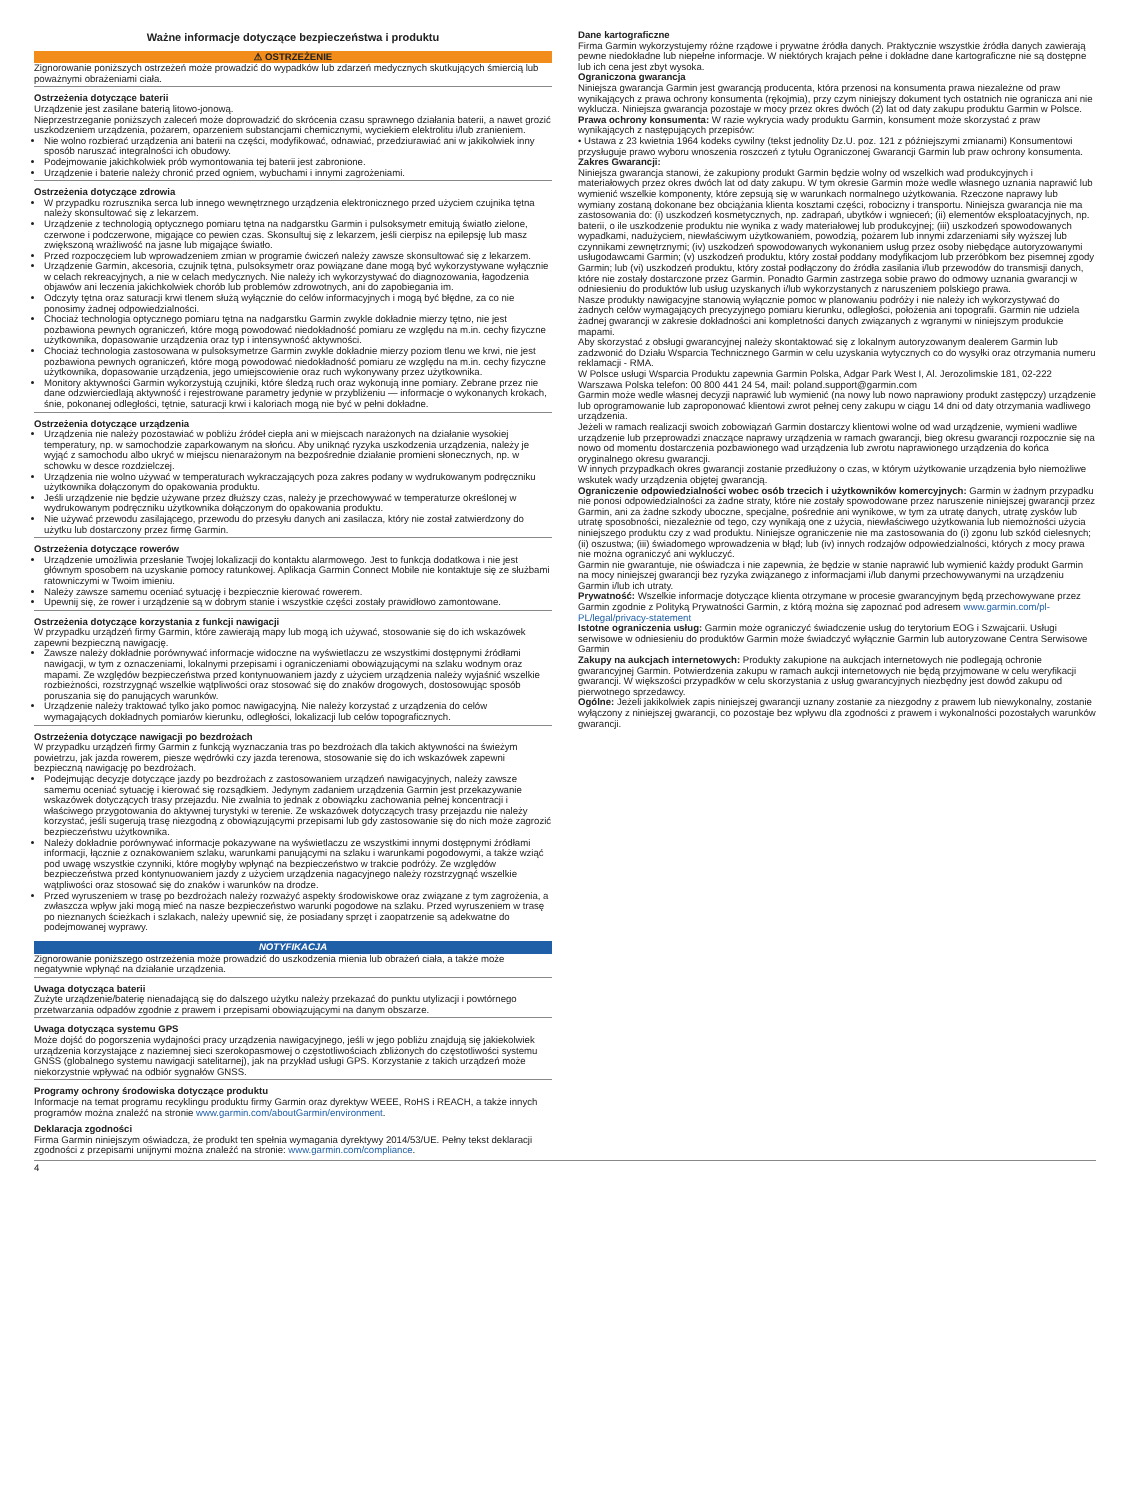Ważne informacje dotyczące bezpieczeństwa i produktu
⚠ OSTRZEŻENIE
Zignorowanie poniższych ostrzeżeń może prowadzić do wypadków lub zdarzeń medycznych skutkujących śmiercią lub poważnymi obrażeniami ciała.
Ostrzeżenia dotyczące baterii
Urządzenie jest zasilane baterią litowo-jonową.
Nieprzestrzeganie poniższych zaleceń może doprowadzić do skrócenia czasu sprawnego działania baterii, a nawet grozić uszkodzeniem urządzenia, pożarem, oparzeniem substancjami chemicznymi, wyciekiem elektrolitu i/lub zranieniem.
Nie wolno rozbierać urządzenia ani baterii na części, modyfikować, odnawiać, przedziurawiać ani w jakikolwiek inny sposób naruszać integralności ich obudowy.
Podejmowanie jakichkolwiek prób wymontowania tej baterii jest zabronione.
Urządzenie i baterie należy chronić przed ogniem, wybuchami i innymi zagrożeniami.
Ostrzeżenia dotyczące zdrowia
W przypadku rozrusznika serca lub innego wewnętrznego urządzenia elektronicznego przed użyciem czujnika tętna należy skonsultować się z lekarzem.
Urządzenie z technologią optycznego pomiaru tętna na nadgarstku Garmin i pulsoksymetr emitują światło zielone, czerwone i podczerwone, migające co pewien czas. Skonsultuj się z lekarzem, jeśli cierpisz na epilepsję lub masz zwiększoną wrażliwość na jasne lub migające światło.
Przed rozpoczęciem lub wprowadzeniem zmian w programie ćwiczeń należy zawsze skonsultować się z lekarzem.
Urządzenie Garmin, akcesoria, czujnik tętna, pulsoksymetr oraz powiązane dane mogą być wykorzystywane wyłącznie w celach rekreacyjnych, a nie w celach medycznych. Nie należy ich wykorzystywać do diagnozowania, łagodzenia objawów ani leczenia jakichkolwiek chorób lub problemów zdrowotnych, ani do zapobiegania im.
Odczyty tętna oraz saturacji krwi tlenem służą wyłącznie do celów informacyjnych i mogą być błędne, za co nie ponosimy żadnej odpowiedzialności.
Chociaż technologia optycznego pomiaru tętna na nadgarstku Garmin zwykle dokładnie mierzy tętno, nie jest pozbawiona pewnych ograniczeń, które mogą powodować niedokładność pomiaru ze względu na m.in. cechy fizyczne użytkownika, dopasowanie urządzenia oraz typ i intensywność aktywności.
Chociaż technologia zastosowana w pulsoksymetrze Garmin zwykle dokładnie mierzy poziom tlenu we krwi, nie jest pozbawiona pewnych ograniczeń, które mogą powodować niedokładność pomiaru ze względu na m.in. cechy fizyczne użytkownika, dopasowanie urządzenia, jego umiejscowienie oraz ruch wykonywany przez użytkownika.
Monitory aktywności Garmin wykorzystują czujniki, które śledzą ruch oraz wykonują inne pomiary. Zebrane przez nie dane odzwierciedlają aktywność i rejestrowane parametry jedynie w przybliżeniu — informacje o wykonanych krokach, śnie, pokonanej odległości, tętnie, saturacji krwi i kaloriach mogą nie być w pełni dokładne.
Ostrzeżenia dotyczące urządzenia
Urządzenia nie należy pozostawiać w pobliżu źródeł ciepła ani w miejscach narażonych na działanie wysokiej temperatury, np. w samochodzie zaparkowanym na słońcu. Aby uniknąć ryzyka uszkodzenia urządzenia, należy je wyjąć z samochodu albo ukryć w miejscu nienarażonym na bezpośrednie działanie promieni słonecznych, np. w schowku w desce rozdzielczej.
Urządzenia nie wolno używać w temperaturach wykraczających poza zakres podany w wydrukowanym podręczniku użytkownika dołączonym do opakowania produktu.
Jeśli urządzenie nie będzie używane przez dłuższy czas, należy je przechowywać w temperaturze określonej w wydrukowanym podręczniku użytkownika dołączonym do opakowania produktu.
Nie używać przewodu zasilającego, przewodu do przesyłu danych ani zasilacza, który nie został zatwierdzony do użytku lub dostarczony przez firmę Garmin.
Ostrzeżenia dotyczące rowerów
Urządzenie umożliwia przesłanie Twojej lokalizacji do kontaktu alarmowego. Jest to funkcja dodatkowa i nie jest głównym sposobem na uzyskanie pomocy ratunkowej. Aplikacja Garmin Connect Mobile nie kontaktuje się ze służbami ratowniczymi w Twoim imieniu.
Należy zawsze samemu oceniać sytuację i bezpiecznie kierować rowerem.
Upewnij się, że rower i urządzenie są w dobrym stanie i wszystkie części zostały prawidłowo zamontowane.
Ostrzeżenia dotyczące korzystania z funkcji nawigacji
W przypadku urządzeń firmy Garmin, które zawierają mapy lub mogą ich używać, stosowanie się do ich wskazówek zapewni bezpieczną nawigację.
Zawsze należy dokładnie porównywać informacje widoczne na wyświetlaczu ze wszystkimi dostępnymi źródłami nawigacji, w tym z oznaczeniami, lokalnymi przepisami i ograniczeniami obowiązującymi na szlaku wodnym oraz mapami. Ze względów bezpieczeństwa przed kontynuowaniem jazdy z użyciem urządzenia należy wyjaśnić wszelkie rozbieżności, rozstrzygnąć wszelkie wątpliwości oraz stosować się do znaków drogowych, dostosowując sposób poruszania się do panujących warunków.
Urządzenie należy traktować tylko jako pomoc nawigacyjną. Nie należy korzystać z urządzenia do celów wymagających dokładnych pomiarów kierunku, odległości, lokalizacji lub celów topograficznych.
Ostrzeżenia dotyczące nawigacji po bezdrożach
W przypadku urządzeń firmy Garmin z funkcją wyznaczania tras po bezdrożach dla takich aktywności na świeżym powietrzu, jak jazda rowerem, piesze wędrówki czy jazda terenowa, stosowanie się do ich wskazówek zapewni bezpieczną nawigację po bezdrożach.
Podejmując decyzje dotyczące jazdy po bezdrożach z zastosowaniem urządzeń nawigacyjnych, należy zawsze samemu oceniać sytuację i kierować się rozsądkiem. Jedynym zadaniem urządzenia Garmin jest przekazywanie wskazówek dotyczących trasy przejazdu. Nie zwalnia to jednak z obowiązku zachowania pełnej koncentracji i właściwego przygotowania do aktywnej turystyki w terenie. Ze wskazówek dotyczących trasy przejazdu nie należy korzystać, jeśli sugerują trasę niezgodną z obowiązującymi przepisami lub gdy zastosowanie się do nich może zagrozić bezpieczeństwu użytkownika.
Należy dokładnie porównywać informacje pokazywane na wyświetlaczu ze wszystkimi innymi dostępnymi źródłami informacji, łącznie z oznakowaniem szlaku, warunkami panującymi na szlaku i warunkami pogodowymi, a także wziąć pod uwagę wszystkie czynniki, które mogłyby wpłynąć na bezpieczeństwo w trakcie podróży. Ze względów bezpieczeństwa przed kontynuowaniem jazdy z użyciem urządzenia nagacyjnego należy rozstrzygnąć wszelkie wątpliwości oraz stosować się do znaków i warunków na drodze.
Przed wyruszeniem w trasę po bezdrożach należy rozważyć aspekty środowiskowe oraz związane z tym zagrożenia, a zwłaszcza wpływ jaki mogą mieć na nasze bezpieczeństwo warunki pogodowe na szlaku. Przed wyruszeniem w trasę po nieznanych ścieżkach i szlakach, należy upewnić się, że posiadany sprzęt i zaopatrzenie są adekwatne do podejmowanej wyprawy.
NOTYFIKACJA
Zignorowanie poniższego ostrzeżenia może prowadzić do uszkodzenia mienia lub obrażeń ciała, a także może negatywnie wpłynąć na działanie urządzenia.
Uwaga dotycząca baterii
Zużyte urządzenie/baterię nienadającą się do dalszego użytku należy przekazać do punktu utylizacji i powtórnego przetwarzania odpadów zgodnie z prawem i przepisami obowiązującymi na danym obszarze.
Uwaga dotycząca systemu GPS
Może dojść do pogorszenia wydajności pracy urządzenia nawigacyjnego, jeśli w jego pobliżu znajdują się jakiekolwiek urządzenia korzystające z naziemnej sieci szerokopasmowej o częstotliwościach zbliżonych do częstotliwości systemu GNSS (globalnego systemu nawigacji satelitarnej), jak na przykład usługi GPS. Korzystanie z takich urządzeń może niekorzystnie wpływać na odbiór sygnałów GNSS.
Programy ochrony środowiska dotyczące produktu
Informacje na temat programu recyklingu produktu firmy Garmin oraz dyrektyw WEEE, RoHS i REACH, a także innych programów można znaleźć na stronie www.garmin.com/aboutGarmin/environment.
Deklaracja zgodności
Firma Garmin niniejszym oświadcza, że produkt ten spełnia wymagania dyrektywy 2014/53/UE. Pełny tekst deklaracji zgodności z przepisami unijnymi można znaleźć na stronie: www.garmin.com/compliance.
Dane kartograficzne
Firma Garmin wykorzystujemy różne rządowe i prywatne źródła danych. Praktycznie wszystkie źródła danych zawierają pewne niedokładne lub niepełne informacje. W niektórych krajach pełne i dokładne dane kartograficzne nie są dostępne lub ich cena jest zbyt wysoka.
Ograniczona gwarancja
Niniejsza gwarancja Garmin jest gwarancją producenta, która przenosi na konsumenta prawa niezależne od praw wynikających z prawa ochrony konsumenta (rękojmia), przy czym niniejszy dokument tych ostatnich nie ogranicza ani nie wyklucza. Niniejsza gwarancja pozostaje w mocy przez okres dwóch (2) lat od daty zakupu produktu Garmin w Polsce.
Prawa ochrony konsumenta: W razie wykrycia wady produktu Garmin, konsument może skorzystać z praw wynikających z następujących przepisów:
• Ustawa z 23 kwietnia 1964 kodeks cywilny (tekst jednolity Dz.U. poz. 121 z późniejszymi zmianami) Konsumentowi przysługuje prawo wyboru wnoszenia roszczeń z tytułu Ograniczonej Gwarancji Garmin lub praw ochrony konsumenta.
Zakres Gwarancji:
Niniejsza gwarancja stanowi, że zakupiony produkt Garmin będzie wolny od wszelkich wad produkcyjnych i materiałowych przez okres dwóch lat od daty zakupu. W tym okresie Garmin może wedle własnego uznania naprawić lub wymienić wszelkie komponenty, które zepsują się w warunkach normalnego użytkowania. Rzeczone naprawy lub wymiany zostaną dokonane bez obciążania klienta kosztami części, robocizny i transportu. Niniejsza gwarancja nie ma zastosowania do: (i) uszkodzeń kosmetycznych, np. zadrapań, ubytków i wgnieceń; (ii) elementów eksploatacyjnych, np. baterii, o ile uszkodzenie produktu nie wynika z wady materiałowej lub produkcyjnej; (iii) uszkodzeń spowodowanych wypadkami, nadużyciem, niewłaściwym użytkowaniem, powodzią, pożarem lub innymi zdarzeniami siły wyższej lub czynnikami zewnętrznymi; (iv) uszkodzeń spowodowanych wykonaniem usług przez osoby niebędące autoryzowanymi usługodawcami Garmin; (v) uszkodzeń produktu, który został poddany modyfikacjom lub przeróbkom bez pisemnej zgody Garmin; lub (vi) uszkodzeń produktu, który został podłączony do źródła zasilania i/lub przewodów do transmisji danych, które nie zostały dostarczone przez Garmin. Ponadto Garmin zastrzega sobie prawo do odmowy uznania gwarancji w odniesieniu do produktów lub usług uzyskanych i/lub wykorzystanych z naruszeniem polskiego prawa.
Nasze produkty nawigacyjne stanowią wyłącznie pomoc w planowaniu podróży i nie należy ich wykorzystywać do żadnych celów wymagających precyzyjnego pomiaru kierunku, odległości, położenia ani topografii. Garmin nie udziela żadnej gwarancji w zakresie dokładności ani kompletności danych związanych z wgranymi w niniejszym produkcie mapami.
Aby skorzystać z obsługi gwarancyjnej należy skontaktować się z lokalnym autoryzowanym dealerem Garmin lub zadzwonić do Działu Wsparcia Technicznego Garmin w celu uzyskania wytycznych co do wysyłki oraz otrzymania numeru reklamacji - RMA.
W Polsce usługi Wsparcia Produktu zapewnia Garmin Polska, Adgar Park West I, Al. Jerozolimskie 181, 02-222 Warszawa Polska telefon: 00 800 441 24 54, mail: poland.support@garmin.com
Garmin może wedle własnej decyzji naprawić lub wymienić (na nowy lub nowo naprawiony produkt zastępczy) urządzenie lub oprogramowanie lub zaproponować klientowi zwrot pełnej ceny zakupu w ciągu 14 dni od daty otrzymania wadliwego urządzenia.
Jeżeli w ramach realizacji swoich zobowiązań Garmin dostarczy klientowi wolne od wad urządzenie, wymieni wadliwe urządzenie lub przeprowadzi znaczące naprawy urządzenia w ramach gwarancji, bieg okresu gwarancji rozpocznie się na nowo od momentu dostarczenia pozbawionego wad urządzenia lub zwrotu naprawionego urządzenia do końca oryginalnego okresu gwarancji.
W innych przypadkach okres gwarancji zostanie przedłużony o czas, w którym użytkowanie urządzenia było niemożliwe wskutek wady urządzenia objętej gwarancją.
Ograniczenie odpowiedzialności wobec osób trzecich i użytkowników komercyjnych: Garmin w żadnym przypadku nie ponosi odpowiedzialności za żadne straty, które nie zostały spowodowane przez naruszenie niniejszej gwarancji przez Garmin, ani za żadne szkody uboczne, specjalne, pośrednie ani wynikowe, w tym za utratę danych, utratę zysków lub utratę sposobności, niezależnie od tego, czy wynikają one z użycia, niewłaściwego użytkowania lub niemożności użycia niniejszego produktu czy z wad produktu. Niniejsze ograniczenie nie ma zastosowania do (i) zgonu lub szkód cielesnych; (ii) oszustwa; (iii) świadomego wprowadzenia w błąd; lub (iv) innych rodzajów odpowiedzialności, których z mocy prawa nie można ograniczyć ani wykluczyć.
Garmin nie gwarantuje, nie oświadcza i nie zapewnia, że będzie w stanie naprawić lub wymienić każdy produkt Garmin na mocy niniejszej gwarancji bez ryzyka związanego z informacjami i/lub danymi przechowywanymi na urządzeniu Garmin i/lub ich utraty.
Prywatność: Wszelkie informacje dotyczące klienta otrzymane w procesie gwarancyjnym będą przechowywane przez Garmin zgodnie z Polityką Prywatności Garmin, z którą można się zapoznać pod adresem www.garmin.com/pl-PL/legal/privacy-statement
Istotne ograniczenia usług: Garmin może ograniczyć świadczenie usług do terytorium EOG i Szwajcarii. Usługi serwisowe w odniesieniu do produktów Garmin może świadczyć wyłącznie Garmin lub autoryzowane Centra Serwisowe Garmin
Zakupy na aukcjach internetowych: Produkty zakupione na aukcjach internetowych nie podlegają ochronie gwarancyjnej Garmin. Potwierdzenia zakupu w ramach aukcji internetowych nie będą przyjmowane w celu weryfikacji gwarancji. W większości przypadków w celu skorzystania z usług gwarancyjnych niezbędny jest dowód zakupu od pierwotnego sprzedawcy.
Ogólne: Jeżeli jakikolwiek zapis niniejszej gwarancji uznany zostanie za niezgodny z prawem lub niewykonalny, zostanie wyłączony z niniejszej gwarancji, co pozostaje bez wpływu dla zgodności z prawem i wykonalności pozostałych warunków gwarancji.
4